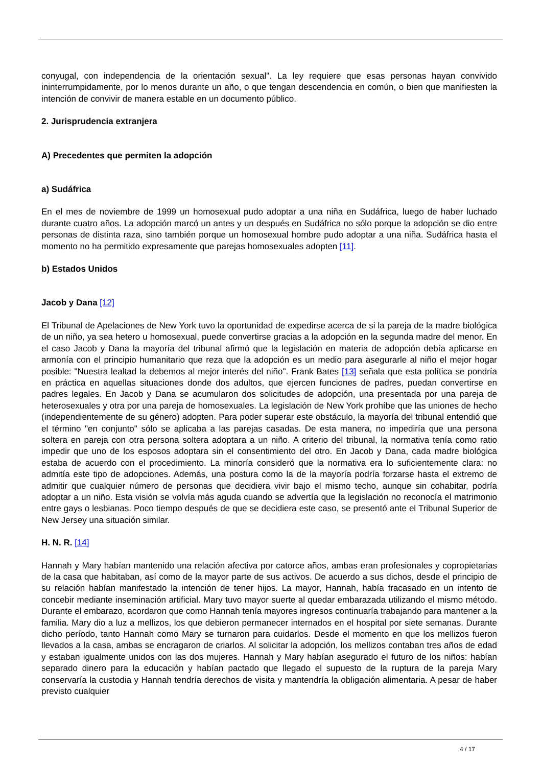conyugal, con independencia de la orientación sexual". La ley requiere que esas personas hayan convivido ininterrumpidamente, por lo menos durante un año, o que tengan descendencia en común, o bien que manifiesten la intención de convivir de manera estable en un documento público.
2. Jurisprudencia extranjera
A) Precedentes que permiten la adopción
a) Sudáfrica
En el mes de noviembre de 1999 un homosexual pudo adoptar a una niña en Sudáfrica, luego de haber luchado durante cuatro años. La adopción marcó un antes y un después en Sudáfrica no sólo porque la adopción se dio entre personas de distinta raza, sino también porque un homosexual hombre pudo adoptar a una niña. Sudáfrica hasta el momento no ha permitido expresamente que parejas homosexuales adopten [11].
b) Estados Unidos
Jacob y Dana [12]
El Tribunal de Apelaciones de New York tuvo la oportunidad de expedirse acerca de si la pareja de la madre biológica de un niño, ya sea hetero u homosexual, puede convertirse gracias a la adopción en la segunda madre del menor. En el caso Jacob y Dana la mayoría del tribunal afirmó que la legislación en materia de adopción debía aplicarse en armonía con el principio humanitario que reza que la adopción es un medio para asegurarle al niño el mejor hogar posible: "Nuestra lealtad la debemos al mejor interés del niño". Frank Bates [13] señala que esta política se pondría en práctica en aquellas situaciones donde dos adultos, que ejercen funciones de padres, puedan convertirse en padres legales. En Jacob y Dana se acumularon dos solicitudes de adopción, una presentada por una pareja de heterosexuales y otra por una pareja de homosexuales. La legislación de New York prohíbe que las uniones de hecho (independientemente de su género) adopten. Para poder superar este obstáculo, la mayoría del tribunal entendió que el término "en conjunto" sólo se aplicaba a las parejas casadas. De esta manera, no impediría que una persona soltera en pareja con otra persona soltera adoptara a un niño. A criterio del tribunal, la normativa tenía como ratio impedir que uno de los esposos adoptara sin el consentimiento del otro. En Jacob y Dana, cada madre biológica estaba de acuerdo con el procedimiento. La minoría consideró que la normativa era lo suficientemente clara: no admitía este tipo de adopciones. Además, una postura como la de la mayoría podría forzarse hasta el extremo de admitir que cualquier número de personas que decidiera vivir bajo el mismo techo, aunque sin cohabitar, podría adoptar a un niño. Esta visión se volvía más aguda cuando se advertía que la legislación no reconocía el matrimonio entre gays o lesbianas. Poco tiempo después de que se decidiera este caso, se presentó ante el Tribunal Superior de New Jersey una situación similar.
H. N. R. [14]
Hannah y Mary habían mantenido una relación afectiva por catorce años, ambas eran profesionales y copropietarias de la casa que habitaban, así como de la mayor parte de sus activos. De acuerdo a sus dichos, desde el principio de su relación habían manifestado la intención de tener hijos. La mayor, Hannah, había fracasado en un intento de concebir mediante inseminación artificial. Mary tuvo mayor suerte al quedar embarazada utilizando el mismo método. Durante el embarazo, acordaron que como Hannah tenía mayores ingresos continuaría trabajando para mantener a la familia. Mary dio a luz a mellizos, los que debieron permanecer internados en el hospital por siete semanas. Durante dicho período, tanto Hannah como Mary se turnaron para cuidarlos. Desde el momento en que los mellizos fueron llevados a la casa, ambas se encragaron de criarlos. Al solicitar la adopción, los mellizos contaban tres años de edad y estaban igualmente unidos con las dos mujeres. Hannah y Mary habían asegurado el futuro de los niños: habían separado dinero para la educación y habían pactado que llegado el supuesto de la ruptura de la pareja Mary conservaría la custodia y Hannah tendría derechos de visita y mantendría la obligación alimentaria. A pesar de haber previsto cualquier
4 / 17